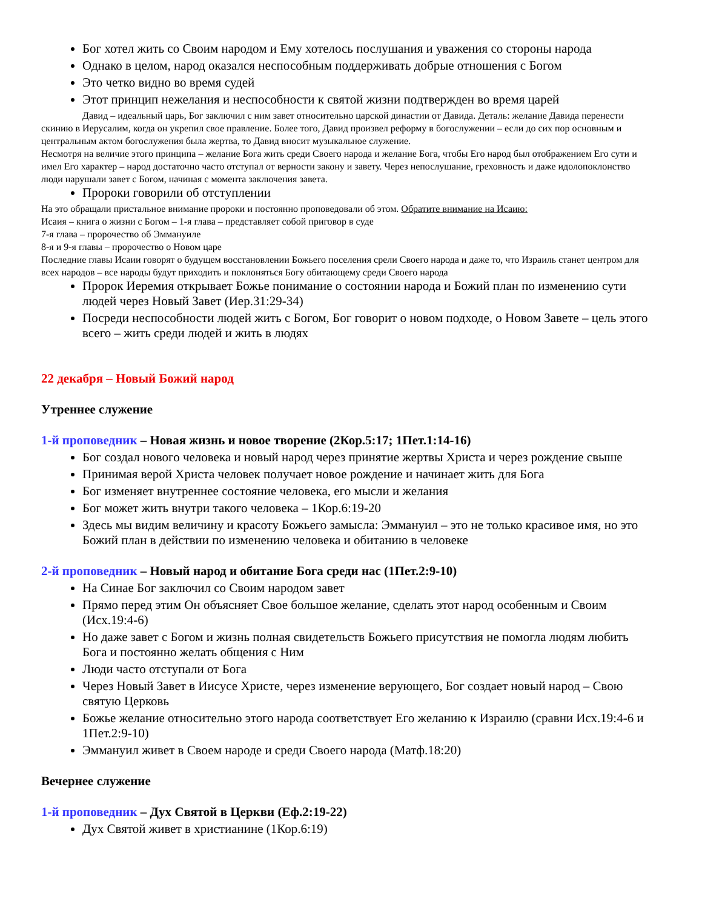Бог хотел жить со Своим народом и Ему хотелось послушания и уважения со стороны народа
Однако в целом, народ оказался неспособным поддерживать добрые отношения с Богом
Это четко видно во время судей
Этот принцип нежелания и неспособности к святой жизни подтвержден во время царей
Давид – идеальный царь, Бог заключил с ним завет относительно царской династии от Давида. Деталь: желание Давида перенести скинию в Иерусалим, когда он укрепил свое правление. Более того, Давид произвел реформу в богослужении – если до сих пор основным и центральным актом богослужения была жертва, то Давид вносит музыкальное служение.
Несмотря на величие этого принципа – желание Бога жить среди Своего народа и желание Бога, чтобы Его народ был отображением Его сути и имел Его характер – народ достаточно часто отступал от верности закону и завету. Через непослушание, греховность и даже идолопоклонство люди нарушали завет с Богом, начиная с момента заключения завета.
Пророки говорили об отступлении
На это обращали пристальное внимание пророки и постоянно проповедовали об этом. Обратите внимание на Исаию:
Исаия – книга о жизни с Богом – 1-я глава – представляет собой приговор в суде
7-я глава – пророчество об Эммануиле
8-я и 9-я главы – пророчество о Новом царе
Последние главы Исаии говорят о будущем восстановлении Божьего поселения срели Своего народа и даже то, что Израиль станет центром для всех народов – все народы будут приходить и поклоняться Богу обитающему среди Своего народа
Пророк Иеремия открывает Божье понимание о состоянии народа и Божий план по изменению сути людей через Новый Завет (Иер.31:29-34)
Посреди неспособности людей жить с Богом, Бог говорит о новом подходе, о Новом Завете – цель этого всего – жить среди людей и жить в людях
22 декабря – Новый Божий народ
Утреннее служение
1-й проповедник – Новая жизнь и новое творение (2Кор.5:17; 1Пет.1:14-16)
Бог создал нового человека и новый народ через принятие жертвы Христа и через рождение свыше
Принимая верой Христа человек получает новое рождение и начинает жить для Бога
Бог изменяет внутреннее состояние человека, его мысли и желания
Бог может жить внутри такого человека – 1Кор.6:19-20
Здесь мы видим величину и красоту Божьего замысла: Эммануил – это не только красивое имя, но это Божий план в действии по изменению человека и обитанию в человеке
2-й проповедник – Новый народ и обитание Бога среди нас (1Пет.2:9-10)
На Синае Бог заключил со Своим народом завет
Прямо перед этим Он объясняет Свое большое желание, сделать этот народ особенным и Своим (Исх.19:4-6)
Но даже завет с Богом и жизнь полная свидетельств Божьего присутствия не помогла людям любить Бога и постоянно желать общения с Ним
Люди часто отступали от Бога
Через Новый Завет в Иисусе Христе, через изменение верующего, Бог создает новый народ – Свою святую Церковь
Божье желание относительно этого народа соответствует Его желанию к Израилю (сравни Исх.19:4-6 и 1Пет.2:9-10)
Эммануил живет в Своем народе и среди Своего народа (Матф.18:20)
Вечернее служение
1-й проповедник – Дух Святой в Церкви (Еф.2:19-22)
Дух Святой живет в христианине (1Кор.6:19)